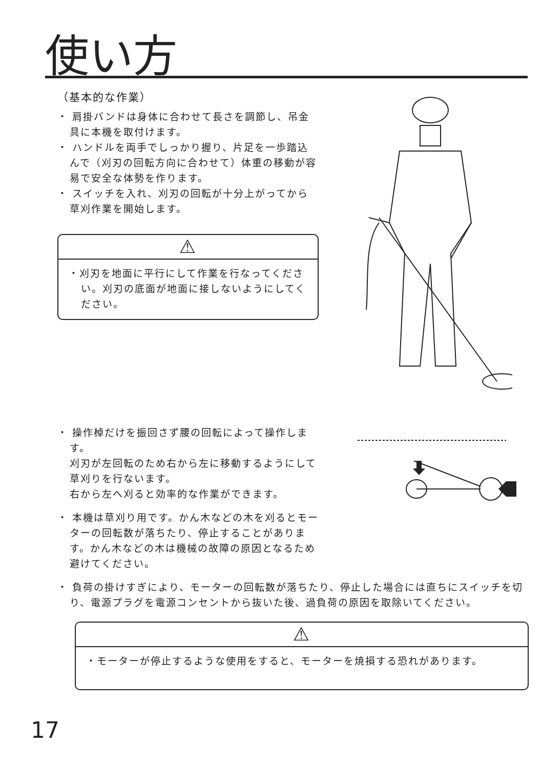使い方
（基本的な作業）
・ 肩掛バンドは身体に合わせて長さを調節し、吊金具に本機を取付けます。
・ ハンドルを両手でしっかり握り、片足を一歩踏込んで（刈刃の回転方向に合わせて）体重の移動が容易で安全な体勢を作ります。
・ スイッチを入れ、刈刃の回転が十分上がってから草刈作業を開始します。
⚠
・刈刃を地面に平行にして作業を行なってください。刈刃の底面が地面に接しないようにしてください。
・ 操作棹だけを振回さず腰の回転によって操作します。
刈刃が左回転のため右から左に移動するようにして草刈りを行ないます。
右から左へ刈ると効率的な作業ができます。
・ 本機は草刈り用です。かん木などの木を刈るとモーターの回転数が落ちたり、停止することがあります。かん木などの木は機械の故障の原因となるため避けてください。
・ 負荷の掛けすぎにより、モーターの回転数が落ちたり、停止した場合には直ちにスイッチを切り、電源プラグを電源コンセントから抜いた後、過負荷の原因を取除いてください。
⚠
・モーターが停止するような使用をすると、モーターを焼損する恐れがあります。
17